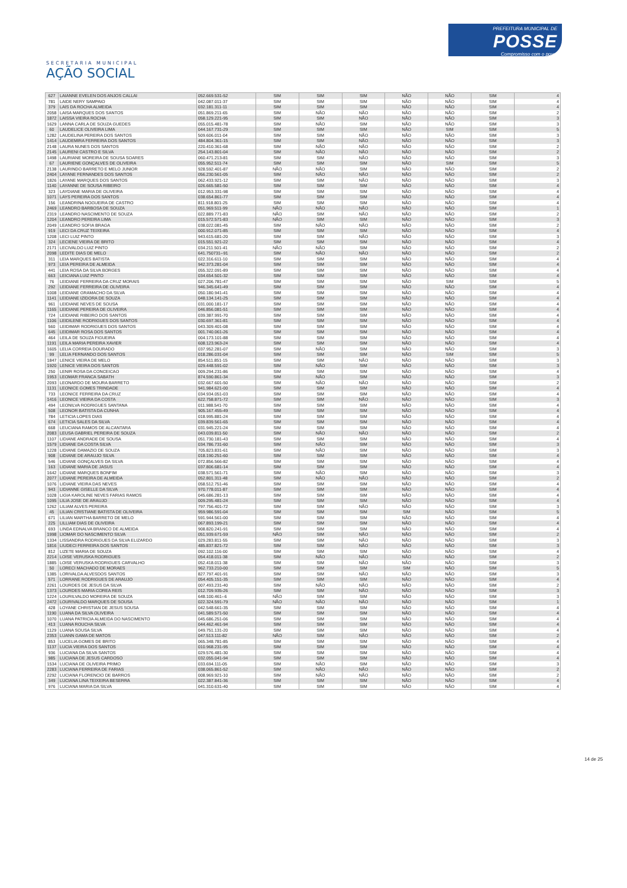SECRETARIA MUNICIPAL
AÇÃO SOCIAL
PREFEITURA MUNICIPAL DE
POSSE
Compromisso com o povo.
| 627 | LAIANNE EVELEN DOS ANJOS CALLAI | 052.669.531-52 | SIM | SIM | SIM | NÃO | NÃO | SIM | 4 |
| 781 | LAIDE NERY SAMPAIO | 042.087.011-37 | SIM | SIM | SIM | NÃO | NÃO | SIM | 4 |
| 379 | LAIS DA ROCHA ALMEIDA | 032.181.311-11 | SIM | SIM | SIM | NÃO | NÃO | SIM | 4 |
| 2058 | LAISA MARQUES DOS SANTOS | 051.869.211-65 | SIM | NÃO | NÃO | NÃO | NÃO | SIM | 2 |
| 1872 | LAISSA VIEIRA ROCHA | 058.129.221-95 | SIM | SIM | NÃO | NÃO | NÃO | SIM | 3 |
| 1629 | LANNA CARLA DE SOUZA GUEDES | 055.015.481-78 | SIM | NÃO | SIM | NÃO | NÃO | SIM | 3 |
| 60 | LAUDELICE OLIVEIRA LIMA | 044.167.731-29 | SIM | SIM | SIM | NÃO | SIM | SIM | 5 |
| 1282 | LAUDELINA PEREIRA DOS SANTOS | 509.606.011-04 | SIM | SIM | NÃO | NÃO | NÃO | SIM | 3 |
| 1414 | LAUDEMIRA FERREIRA DOS SANTOS | 484.804.361-15 | SIM | SIM | NÃO | NÃO | NÃO | SIM | 3 |
| 2148 | LAURA NUNES DOS SANTOS | 220.410.361-68 | SIM | NÃO | NÃO | NÃO | NÃO | SIM | 2 |
| 2145 | LAURENI CASTRO E SILVA | 254.143.801-04 | SIM | NÃO | NÃO | NÃO | NÃO | SIM | 2 |
| 1498 | LAURIANE MOREIRA DE SOUSA SOARES | 060.471.213-81 | SIM | SIM | NÃO | NÃO | NÃO | SIM | 3 |
| 67 | LAURIENE GONÇALVES DE OLIVEIRA | 055.952.511-74 | SIM | SIM | SIM | NÃO | SIM | SIM | 5 |
| 2138 | LAURINDO BARRETO E MELO JUNIOR | 928.592.401-87 | NÃO | NÃO | SIM | NÃO | NÃO | SIM | 2 |
| 2404 | LAYANE FERNANDES DOS SANTOS | 056.230.561-05 | SIM | NÃO | NÃO | NÃO | NÃO | SIM | 2 |
| 1826 | LAYANE MARQUES DOS SANTOS | 062.433.921-12 | SIM | SIM | NÃO | NÃO | NÃO | SIM | 3 |
| 1140 | LAYANNE DE SOUSA RIBEIRO | 026.665.581-50 | SIM | SIM | SIM | NÃO | NÃO | SIM | 4 |
| 323 | LAYDIANE MARIA DE OLIVEIRA | 012.953.331-98 | SIM | SIM | SIM | NÃO | NÃO | SIM | 4 |
| 1071 | LAYS PEREIRA DOS SANTOS | 038.654.861-77 | SIM | SIM | SIM | NÃO | NÃO | SIM | 4 |
| 156 | LEANDRINA NOGUEIRA DE CASTRO | 811.918.801-25 | SIM | SIM | SIM | NÃO | NÃO | SIM | 4 |
| 2469 | LEANDRO BARBOSA DE SOUZA | 051.969.511-99 | NÃO | NÃO | NÃO | NÃO | NÃO | SIM | 1 |
| 2319 | LEANDRO NASCIMENTO DE SOUZA | 022.889.771-83 | NÃO | SIM | NÃO | NÃO | NÃO | SIM | 2 |
| 1204 | LEANDRO PEREIRA LIMA | 015.572.571-83 | NÃO | SIM | SIM | NÃO | NÃO | SIM | 3 |
| 2049 | LEANDRO SOFIA BRAGA | 038.022.081-45 | SIM | NÃO | NÃO | NÃO | NÃO | SIM | 2 |
| 919 | LECI DA CRUZ TEIXEIRA | 000.912.071-85 | SIM | SIM | SIM | NÃO | NÃO | SIM | 4 |
| 1208 | LECI LUIZ PINTO | 943.615.681-20 | SIM | SIM | NÃO | NÃO | NÃO | SIM | 3 |
| 324 | LECIENE VIEIRA DE BRITO | 015.551.921-22 | SIM | SIM | SIM | NÃO | NÃO | SIM | 4 |
| 2171 | LECIVALDO LUIZ PINTO | 034.211.501-41 | NÃO | NÃO | SIM | NÃO | NÃO | SIM | 2 |
| 2098 | LEDITE DIAS DE MELO | 641.750731--91 | SIM | NÃO | NÃO | NÃO | NÃO | SIM | 2 |
| 311 | LEIA MARQUES BATISTA | 022.316.611-10 | SIM | SIM | SIM | NÃO | NÃO | SIM | 4 |
| 973 | LEIA PEREIRA DE ALMEIDA | 942.373.281-04 | SIM | SIM | SIM | NÃO | NÃO | SIM | 4 |
| 441 | LEIA ROSA DA SILVA BORGES | 055.322.091-89 | SIM | SIM | SIM | NÃO | NÃO | SIM | 4 |
| 663 | LEICIANA LUIZ PINTO | 034.654.501-32 | SIM | SIM | SIM | NÃO | NÃO | SIM | 4 |
| 76 | LEIDIANE FERREIRA DA CRUZ MORAIS | 027.206.781-47 | SIM | SIM | SIM | NÃO | SIM | SIM | 5 |
| 292 | LEIDIANE FERREIRA DE OLIVEIRA | 946.345.641-49 | SIM | SIM | SIM | NÃO | NÃO | SIM | 4 |
| 1008 | LEIDIANE GRAMACHO DA SILVA | 050.180.941-41 | SIM | SIM | SIM | NÃO | NÃO | SIM | 4 |
| 1141 | LEIDIANE IZIDORA DE SOUZA | 048.134.141-25 | SIM | SIM | SIM | NÃO | NÃO | SIM | 4 |
| 961 | LEIDIANE NEVES DE SOUSA | 031.000.181-17 | SIM | SIM | SIM | NÃO | NÃO | SIM | 4 |
| 1165 | LEIDIANE PEREIRA DE OLIVEIRA | 046.856.081-51 | SIM | SIM | SIM | NÃO | NÃO | SIM | 4 |
| 724 | LEIDIANE RIBEIRO DOS SANTOS | 039.387.991-70 | SIM | SIM | SIM | NÃO | NÃO | SIM | 4 |
| 1106 | LEIDILENE RODRIGUES DOS SANTOS | 030.697.361-81 | SIM | SIM | SIM | NÃO | NÃO | SIM | 4 |
| 560 | LEIDIMAR RODRIGUES DOS SANTOS | 043.309.401-08 | SIM | SIM | SIM | NÃO | NÃO | SIM | 4 |
| 645 | LEIDIMAR ROSA DOS SANTOS | 001.740.061-26 | SIM | SIM | SIM | NÃO | NÃO | SIM | 4 |
| 464 | LEILA DE SOUZA FIGUEIRA | 004.173.101-88 | SIM | SIM | SIM | NÃO | NÃO | SIM | 4 |
| 1191 | LEILA MARIA PEREIRA XAVIER | 608.123.963-24 | SIM | SIM | SIM | NÃO | NÃO | SIM | 4 |
| 1605 | LELIA CORREIA DOURADO | 037.952.281-07 | SIM | NÃO | SIM | NÃO | NÃO | SIM | 3 |
| 99 | LELIA FERNANDO DOS SANTOS | 018.286.031-04 | SIM | SIM | SIM | NÃO | SIM | SIM | 5 |
| 1847 | LENICE VIEIRA DE MELO | 854.511.851-15 | SIM | SIM | NÃO | NÃO | NÃO | SIM | 3 |
| 1920 | LENICE VIEIRA DOS SANTOS | 029.448.591-02 | SIM | NÃO | SIM | NÃO | NÃO | SIM | 3 |
| 250 | LENIR ROSA DA CONCEICAO | 009.294.231-86 | SIM | SIM | SIM | NÃO | NÃO | SIM | 4 |
| 1953 | LEOMAR FRANCA SABATH | 874.590.861-34 | SIM | NÃO | SIM | NÃO | NÃO | SIM | 3 |
| 2093 | LEONARDO DE MOURA BARRETO | 032.667.601-50 | SIM | NÃO | NÃO | NÃO | NÃO | SIM | 2 |
| 1131 | LEONICE GOMES TRINDADE | 941.984.621-00 | SIM | SIM | SIM | NÃO | NÃO | SIM | 4 |
| 733 | LEONICE FERREIRA DA CRUZ | 034.934.051-03 | SIM | SIM | SIM | NÃO | NÃO | SIM | 4 |
| 1416 | LEONICE VIEIRA DA COSTA | 622.758.871-72 | SIM | SIM | NÃO | NÃO | NÃO | SIM | 3 |
| 494 | LEONILVA RODRIGUES SANTANA | 011.988.541-70 | SIM | SIM | SIM | NÃO | NÃO | SIM | 4 |
| 508 | LEONOR BATISTA DA CUNHA | 905.167.455-49 | SIM | SIM | SIM | NÃO | NÃO | SIM | 4 |
| 784 | LETICIA LOPES DIAS | 018.995.881-24 | SIM | SIM | SIM | NÃO | NÃO | SIM | 4 |
| 674 | LETICIA SALES DA SILVA | 039.839.561-65 | SIM | SIM | SIM | NÃO | NÃO | SIM | 4 |
| 668 | LEUCIANA RAMOS DE ALCANTARA | 031.945.221-24 | SIM | SIM | SIM | NÃO | NÃO | SIM | 4 |
| 2083 | LEUSA GABRIEL PEREIRA DE SOUZA | 043.039.811-50 | SIM | NÃO | NÃO | NÃO | NÃO | SIM | 2 |
| 1107 | LIDIANE ANDRADE DE SOUSA | 051.730.181-43 | SIM | SIM | SIM | NÃO | NÃO | SIM | 4 |
| 1579 | LIDIANE DA COSTA SILVA | 034.786.731-60 | SIM | NÃO | SIM | NÃO | NÃO | SIM | 3 |
| 1228 | LIDIANE DAMAZIO DE SOUZA | 705.823.831-61 | SIM | NÃO | SIM | NÃO | NÃO | SIM | 3 |
| 908 | LIDIANE DE ARAUJO SILVA | 018.190.251-60 | SIM | SIM | SIM | NÃO | NÃO | SIM | 4 |
| 546 | LIDIANE GONÇALVES DA SILVA | 072.856.566-82 | SIM | SIM | SIM | NÃO | NÃO | SIM | 4 |
| 163 | LIDIANE MARIA DE JASUS | 037.806.681-14 | SIM | SIM | SIM | NÃO | NÃO | SIM | 4 |
| 1642 | LIDIANE MARQUES BONFIM | 038.571.561-71 | SIM | NÃO | SIM | NÃO | NÃO | SIM | 3 |
| 2077 | LIDIANE PEREIRA DE ALMEIDA | 052.801.311-48 | SIM | NÃO | NÃO | NÃO | NÃO | SIM | 2 |
| 1076 | LIDIANE VIEIRA DAS NEVES | 058.512.751-46 | SIM | SIM | SIM | NÃO | NÃO | SIM | 4 |
| 943 | LIDIANNE GISELLE DA SILVA | 970.778.011-87 | SIM | SIM | SIM | NÃO | NÃO | SIM | 4 |
| 1028 | LIGIA KAROLINE NEVES FARIAS RAMOS | 045.686.281-13 | SIM | SIM | SIM | NÃO | NÃO | SIM | 4 |
| 1095 | LILIA JOSE DE ARAUJO | 009.295.481-24 | SIM | SIM | SIM | NÃO | NÃO | SIM | 4 |
| 1262 | LILIAM ALVES PEREIRA | 797.756.401-72 | SIM | SIM | NÃO | NÃO | NÃO | SIM | 3 |
| 45 | LILIAN CRISTIANE BATISTA DE OLIVEIRA | 959.986.591-04 | SIM | SIM | SIM | SIM | NÃO | SIM | 5 |
| 671 | LILIAN MARTHA BARRETO DE MELO | 591.944.561-00 | SIM | SIM | SIM | NÃO | NÃO | SIM | 4 |
| 225 | LILLIAM DIAS DE OLIVEIRA | 067.893.199-21 | SIM | SIM | SIM | NÃO | NÃO | SIM | 4 |
| 693 | LINDA EDNALVA BRANCO DE ALMEIDA | 908.820.241-91 | SIM | SIM | SIM | NÃO | NÃO | SIM | 4 |
| 1998 | LIOMAR DO NASCIMENTO SILVA | 051.939.671-59 | NÃO | SIM | NÃO | NÃO | NÃO | SIM | 2 |
| 1334 | LISSANDRA RODRIGUES DA SILVA ELIZARDO | 029.283.811-55 | SIM | SIM | NÃO | NÃO | NÃO | SIM | 3 |
| 1816 | LIUDECI FERREIRA DOS SANTOS | 485.837.821-72 | SIM | SIM | NÃO | NÃO | NÃO | SIM | 3 |
| 812 | LIZETE MARIA DE SOUZA | 092.102.116-00 | SIM | SIM | SIM | NÃO | NÃO | SIM | 4 |
| 2214 | LOISE VERUSKA RODRIGUES | 054.418.011-38 | SIM | NÃO | NÃO | NÃO | NÃO | SIM | 2 |
| 1885 | LOISE VERUSKA RODRIGUES CARVALHO | 052.418.011-38 | SIM | SIM | NÃO | NÃO | NÃO | SIM | 3 |
| 50 | LORECI MACHADO DE MORAES | 962.733.210-00 | SIM | SIM | SIM | SIM | NÃO | SIM | 5 |
| 1385 | LORIVALDA ALVESDOS SANTOS | 827.797.401-91 | SIM | SIM | NÃO | NÃO | NÃO | SIM | 3 |
| 571 | LORRANE RODRIGUES DE ARAUJO | 054.405.151-35 | SIM | SIM | SIM | NÃO | NÃO | SIM | 4 |
| 2261 | LOURDES DE JESUS DA SILVA | 007.493.231-40 | SIM | NÃO | NÃO | NÃO | NÃO | SIM | 2 |
| 1373 | LOURDES MARIA COREA REIS | 012.709.935-26 | SIM | SIM | NÃO | NÃO | NÃO | SIM | 3 |
| 1224 | LOURILVALDO MOREIRA DE SOUZA | 648.100.461--6 | NÃO | SIM | SIM | NÃO | NÃO | SIM | 3 |
| 2472 | LOURIVALDO MARQUES DE SOUSA | 022.324.591-79 | NÃO | NÃO | NÃO | NÃO | NÃO | SIM | 1 |
| 428 | LOYANE CHRISTIAN DE JESUS SOUSA | 042.548.661-35 | SIM | SIM | SIM | NÃO | NÃO | SIM | 4 |
| 1190 | LUANA DA SILVA OLIVEIRA | 041.589.571-50 | SIM | SIM | SIM | NÃO | NÃO | SIM | 4 |
| 1070 | LUANA PATRICIA ALMEIDA DO NASCIMENTO | 045.686.251-06 | SIM | SIM | SIM | NÃO | NÃO | SIM | 4 |
| 413 | LUANA ROUCHA SILVA | 044.462.461-94 | SIM | SIM | SIM | NÃO | NÃO | SIM | 4 |
| 1129 | LUANA SOUSA SILVA | 049.751.131-20 | SIM | SIM | SIM | NÃO | NÃO | SIM | 4 |
| 2353 | LUANN GAMA DE MATOS | 047.513.111-82 | NÃO | SIM | NÃO | NÃO | NÃO | SIM | 2 |
| 853 | LUCELIA GOMES DE BRITO | 065.348.781-85 | SIM | SIM | SIM | NÃO | NÃO | SIM | 4 |
| 1137 | LUCIA VIEIRA DOS SANTOS | 010.968.231-95 | SIM | SIM | SIM | NÃO | NÃO | SIM | 4 |
| 936 | LUCIANA DA SILVA SANTOS | 029.576.481-30 | SIM | SIM | SIM | NÃO | NÃO | SIM | 4 |
| 985 | LUCIANA DE JESUS CARDOSO | 032.055.041-94 | SIM | SIM | SIM | NÃO | NÃO | SIM | 4 |
| 1534 | LUCIANA DE OLIVEIRA PRIMO | 033.694.111-05 | SIM | NÃO | SIM | NÃO | NÃO | SIM | 3 |
| 2283 | LUCIANA FERREIRA DE FARIAS | 038.065.861-52 | SIM | NÃO | NÃO | NÃO | NÃO | SIM | 2 |
| 2292 | LUCIANA FLORENCIO DE BARROS | 008.969.921-10 | SIM | NÃO | NÃO | NÃO | NÃO | SIM | 2 |
| 349 | LUCIANA LINA TEIXEIRA BESERRA | 022.387.841-36 | SIM | SIM | SIM | NÃO | NÃO | SIM | 4 |
| 976 | LUCIANA MARIA DA SILVA | 041.310.631-40 | SIM | SIM | SIM | NÃO | NÃO | SIM | 4 |
14 de 25